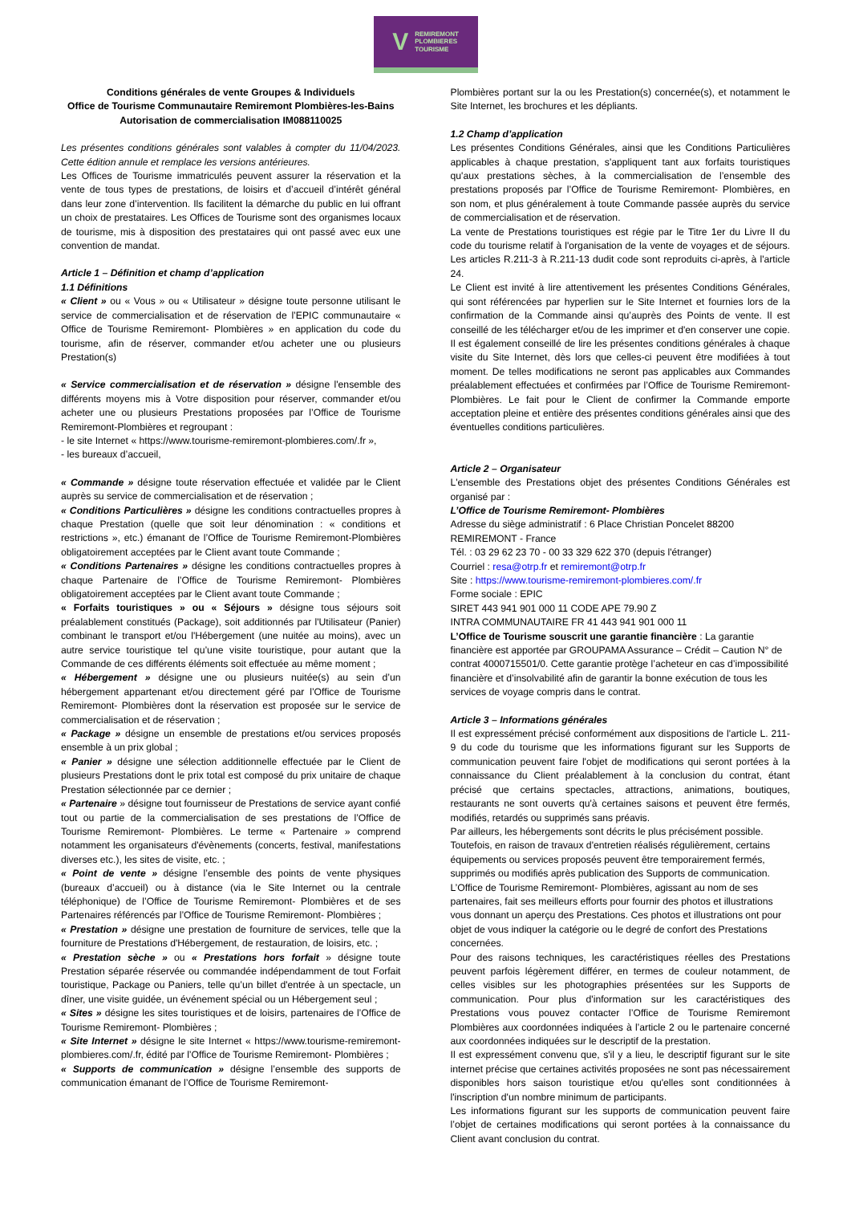V REMIREMONT
PLOMBIERES
TOURISME
Conditions générales de vente Groupes & Individuels
Office de Tourisme Communautaire Remiremont Plombières-les-Bains
Autorisation de commercialisation IM088110025
Les présentes conditions générales sont valables à compter du 11/04/2023. Cette édition annule et remplace les versions antérieures.
Les Offices de Tourisme immatriculés peuvent assurer la réservation et la vente de tous types de prestations, de loisirs et d’accueil d’intérêt général dans leur zone d’intervention. Ils facilitent la démarche du public en lui offrant un choix de prestataires. Les Offices de Tourisme sont des organismes locaux de tourisme, mis à disposition des prestataires qui ont passé avec eux une convention de mandat.
Article 1 – Définition et champ d’application
1.1 Définitions
« Client » ou « Vous » ou « Utilisateur » désigne toute personne utilisant le service de commercialisation et de réservation de l’EPIC communautaire « Office de Tourisme Remiremont- Plombières » en application du code du tourisme, afin de réserver, commander et/ou acheter une ou plusieurs Prestation(s)
« Service commercialisation et de réservation » désigne l'ensemble des différents moyens mis à Votre disposition pour réserver, commander et/ou acheter une ou plusieurs Prestations proposées par l’Office de Tourisme Remiremont-Plombières et regroupant :
- le site Internet « https://www.tourisme-remiremont-plombieres.com/.fr »,
- les bureaux d’accueil,
« Commande » désigne toute réservation effectuée et validée par le Client auprès su service de commercialisation et de réservation ;
« Conditions Particulières » désigne les conditions contractuelles propres à chaque Prestation (quelle que soit leur dénomination : « conditions et restrictions », etc.) émanant de l’Office de Tourisme Remiremont-Plombières obligatoirement acceptées par le Client avant toute Commande ;
« Conditions Partenaires » désigne les conditions contractuelles propres à chaque Partenaire de l’Office de Tourisme Remiremont- Plombières obligatoirement acceptées par le Client avant toute Commande ;
« Forfaits touristiques » ou « Séjours » désigne tous séjours soit préalablement constitués (Package), soit additionnés par l'Utilisateur (Panier) combinant le transport et/ou l'Hébergement (une nuitée au moins), avec un autre service touristique tel qu’une visite touristique, pour autant que la Commande de ces différents éléments soit effectuée au même moment ;
« Hébergement » désigne une ou plusieurs nuitée(s) au sein d’un hébergement appartenant et/ou directement géré par l’Office de Tourisme Remiremont- Plombières dont la réservation est proposée sur le service de commercialisation et de réservation ;
« Package » désigne un ensemble de prestations et/ou services proposés ensemble à un prix global ;
« Panier » désigne une sélection additionnelle effectuée par le Client de plusieurs Prestations dont le prix total est composé du prix unitaire de chaque Prestation sélectionnée par ce dernier ;
« Partenaire » désigne tout fournisseur de Prestations de service ayant confié tout ou partie de la commercialisation de ses prestations de l’Office de Tourisme Remiremont- Plombières. Le terme « Partenaire » comprend notamment les organisateurs d'évènements (concerts, festival, manifestations diverses etc.), les sites de visite, etc. ;
« Point de vente » désigne l’ensemble des points de vente physiques (bureaux d’accueil) ou à distance (via le Site Internet ou la centrale téléphonique) de l’Office de Tourisme Remiremont- Plombières et de ses Partenaires référencés par l’Office de Tourisme Remiremont- Plombières ;
« Prestation » désigne une prestation de fourniture de services, telle que la fourniture de Prestations d'Hébergement, de restauration, de loisirs, etc. ;
« Prestation sèche » ou « Prestations hors forfait » désigne toute Prestation séparée réservée ou commandée indépendamment de tout Forfait touristique, Package ou Paniers, telle qu’un billet d'entrée à un spectacle, un dîner, une visite guidée, un événement spécial ou un Hébergement seul ;
« Sites » désigne les sites touristiques et de loisirs, partenaires de l’Office de Tourisme Remiremont- Plombières ;
« Site Internet » désigne le site Internet « https://www.tourisme-remiremont-plombieres.com/.fr, édité par l’Office de Tourisme Remiremont- Plombières ;
« Supports de communication » désigne l’ensemble des supports de communication émanant de l’Office de Tourisme Remiremont-
Plombières portant sur la ou les Prestation(s) concernée(s), et notamment le Site Internet, les brochures et les dépliants.
1.2 Champ d’application
Les présentes Conditions Générales, ainsi que les Conditions Particulières applicables à chaque prestation, s'appliquent tant aux forfaits touristiques qu'aux prestations sèches, à la commercialisation de l’ensemble des prestations proposés par l’Office de Tourisme Remiremont- Plombières, en son nom, et plus généralement à toute Commande passée auprès du service de commercialisation et de réservation.
La vente de Prestations touristiques est régie par le Titre 1er du Livre II du code du tourisme relatif à l'organisation de la vente de voyages et de séjours. Les articles R.211-3 à R.211-13 dudit code sont reproduits ci-après, à l'article 24.
Le Client est invité à lire attentivement les présentes Conditions Générales, qui sont référencées par hyperlien sur le Site Internet et fournies lors de la confirmation de la Commande ainsi qu’auprès des Points de vente. Il est conseillé de les télécharger et/ou de les imprimer et d'en conserver une copie. Il est également conseillé de lire les présentes conditions générales à chaque visite du Site Internet, dès lors que celles-ci peuvent être modifiées à tout moment. De telles modifications ne seront pas applicables aux Commandes préalablement effectuées et confirmées par l’Office de Tourisme Remiremont-Plombières. Le fait pour le Client de confirmer la Commande emporte acceptation pleine et entière des présentes conditions générales ainsi que des éventuelles conditions particulières.
Article 2 – Organisateur
L'ensemble des Prestations objet des présentes Conditions Générales est organisé par :
L’Office de Tourisme Remiremont- Plombières
Adresse du siège administratif : 6 Place Christian Poncelet 88200 REMIREMONT - France
Tél. : 03 29 62 23 70 - 00 33 329 622 370 (depuis l'étranger)
Courriel : resa@otrp.fr et remiremont@otrp.fr
Site : https://www.tourisme-remiremont-plombieres.com/.fr
Forme sociale : EPIC
SIRET 443 941 901 000 11 CODE APE 79.90 Z
INTRA COMMUNAUTAIRE FR 41 443 941 901 000 11
L’Office de Tourisme souscrit une garantie financière : La garantie financière est apportée par GROUPAMA Assurance – Crédit – Caution N° de contrat 4000715501/0. Cette garantie protège l’acheteur en cas d’impossibilité financière et d’insolvabilité afin de garantir la bonne exécution de tous les services de voyage compris dans le contrat.
Article 3 – Informations générales
Il est expressément précisé conformément aux dispositions de l'article L. 211-9 du code du tourisme que les informations figurant sur les Supports de communication peuvent faire l'objet de modifications qui seront portées à la connaissance du Client préalablement à la conclusion du contrat, étant précisé que certains spectacles, attractions, animations, boutiques, restaurants ne sont ouverts qu'à certaines saisons et peuvent être fermés, modifiés, retardés ou supprimés sans préavis.
Par ailleurs, les hébergements sont décrits le plus précisément possible. Toutefois, en raison de travaux d'entretien réalisés régulièrement, certains équipements ou services proposés peuvent être temporairement fermés, supprimés ou modifiés après publication des Supports de communication.
L’Office de Tourisme Remiremont- Plombières, agissant au nom de ses partenaires, fait ses meilleurs efforts pour fournir des photos et illustrations vous donnant un aperçu des Prestations. Ces photos et illustrations ont pour objet de vous indiquer la catégorie ou le degré de confort des Prestations concernées.
Pour des raisons techniques, les caractéristiques réelles des Prestations peuvent parfois légèrement différer, en termes de couleur notamment, de celles visibles sur les photographies présentées sur les Supports de communication. Pour plus d'information sur les caractéristiques des Prestations vous pouvez contacter l’Office de Tourisme Remiremont Plombières aux coordonnées indiquées à l’article 2 ou le partenaire concerné aux coordonnées indiquées sur le descriptif de la prestation.
Il est expressément convenu que, s'il y a lieu, le descriptif figurant sur le site internet précise que certaines activités proposées ne sont pas nécessairement disponibles hors saison touristique et/ou qu'elles sont conditionnées à l'inscription d'un nombre minimum de participants.
Les informations figurant sur les supports de communication peuvent faire l’objet de certaines modifications qui seront portées à la connaissance du Client avant conclusion du contrat.